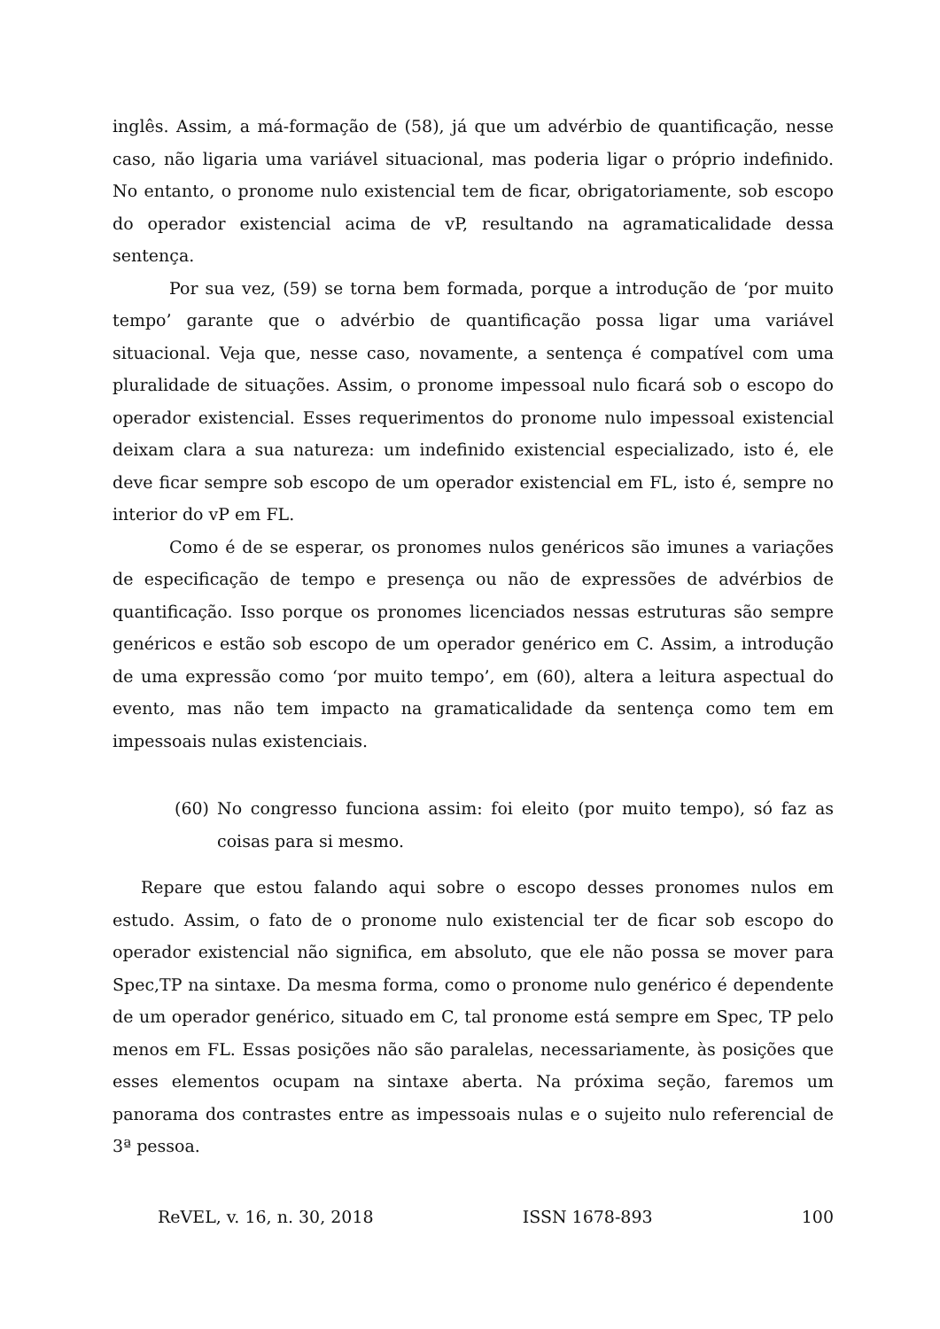inglês. Assim, a má-formação de (58), já que um advérbio de quantificação, nesse caso, não ligaria uma variável situacional, mas poderia ligar o próprio indefinido. No entanto, o pronome nulo existencial tem de ficar, obrigatoriamente, sob escopo do operador existencial acima de vP, resultando na agramaticalidade dessa sentença.
Por sua vez, (59) se torna bem formada, porque a introdução de ‘por muito tempo’ garante que o advérbio de quantificação possa ligar uma variável situacional. Veja que, nesse caso, novamente, a sentença é compatível com uma pluralidade de situações. Assim, o pronome impessoal nulo ficará sob o escopo do operador existencial. Esses requerimentos do pronome nulo impessoal existencial deixam clara a sua natureza: um indefinido existencial especializado, isto é, ele deve ficar sempre sob escopo de um operador existencial em FL, isto é, sempre no interior do vP em FL.
Como é de se esperar, os pronomes nulos genéricos são imunes a variações de especificação de tempo e presença ou não de expressões de advérbios de quantificação. Isso porque os pronomes licenciados nessas estruturas são sempre genéricos e estão sob escopo de um operador genérico em C. Assim, a introdução de uma expressão como ‘por muito tempo’, em (60), altera a leitura aspectual do evento, mas não tem impacto na gramaticalidade da sentença como tem em impessoais nulas existenciais.
(60) No congresso funciona assim: foi eleito (por muito tempo), só faz as coisas para si mesmo.
Repare que estou falando aqui sobre o escopo desses pronomes nulos em estudo. Assim, o fato de o pronome nulo existencial ter de ficar sob escopo do operador existencial não significa, em absoluto, que ele não possa se mover para Spec,TP na sintaxe. Da mesma forma, como o pronome nulo genérico é dependente de um operador genérico, situado em C, tal pronome está sempre em Spec, TP pelo menos em FL. Essas posições não são paralelas, necessariamente, às posições que esses elementos ocupam na sintaxe aberta. Na próxima seção, faremos um panorama dos contrastes entre as impessoais nulas e o sujeito nulo referencial de 3ª pessoa.
ReVEL, v. 16, n. 30, 2018 ISSN 1678-893 100